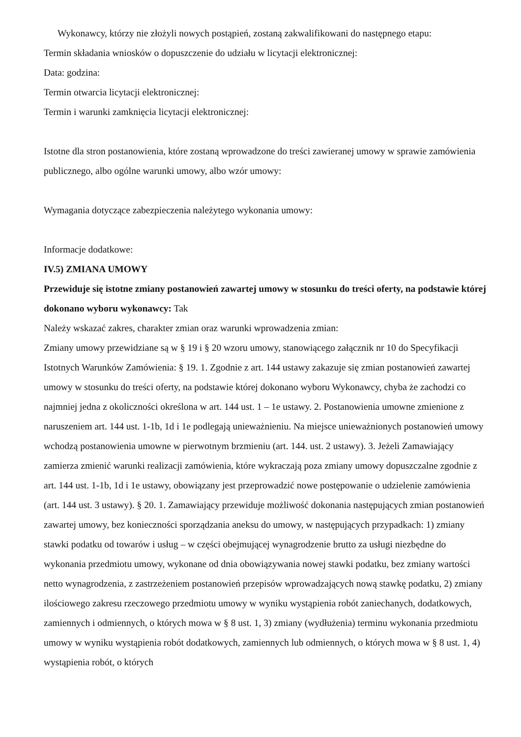Wykonawcy, którzy nie złożyli nowych postąpień, zostaną zakwalifikowani do następnego etapu:
Termin składania wniosków o dopuszczenie do udziału w licytacji elektronicznej:
Data: godzina:
Termin otwarcia licytacji elektronicznej:
Termin i warunki zamknięcia licytacji elektronicznej:
Istotne dla stron postanowienia, które zostaną wprowadzone do treści zawieranej umowy w sprawie zamówienia publicznego, albo ogólne warunki umowy, albo wzór umowy:
Wymagania dotyczące zabezpieczenia należytego wykonania umowy:
Informacje dodatkowe:
IV.5) ZMIANA UMOWY
Przewiduje się istotne zmiany postanowień zawartej umowy w stosunku do treści oferty, na podstawie której dokonano wyboru wykonawcy: Tak
Należy wskazać zakres, charakter zmian oraz warunki wprowadzenia zmian:
Zmiany umowy przewidziane są w § 19 i § 20 wzoru umowy, stanowiącego załącznik nr 10 do Specyfikacji Istotnych Warunków Zamówienia: § 19. 1. Zgodnie z art. 144 ustawy zakazuje się zmian postanowień zawartej umowy w stosunku do treści oferty, na podstawie której dokonano wyboru Wykonawcy, chyba że zachodzi co najmniej jedna z okoliczności określona w art. 144 ust. 1 – 1e ustawy. 2. Postanowienia umowne zmienione z naruszeniem art. 144 ust. 1-1b, 1d i 1e podlegają unieważnieniu. Na miejsce unieważnionych postanowień umowy wchodzą postanowienia umowne w pierwotnym brzmieniu (art. 144. ust. 2 ustawy). 3. Jeżeli Zamawiający zamierza zmienić warunki realizacji zamówienia, które wykraczają poza zmiany umowy dopuszczalne zgodnie z art. 144 ust. 1-1b, 1d i 1e ustawy, obowiązany jest przeprowadzić nowe postępowanie o udzielenie zamówienia (art. 144 ust. 3 ustawy). § 20. 1. Zamawiający przewiduje możliwość dokonania następujących zmian postanowień zawartej umowy, bez konieczności sporządzania aneksu do umowy, w następujących przypadkach: 1) zmiany stawki podatku od towarów i usług – w części obejmującej wynagrodzenie brutto za usługi niezbędne do wykonania przedmiotu umowy, wykonane od dnia obowiązywania nowej stawki podatku, bez zmiany wartości netto wynagrodzenia, z zastrzeżeniem postanowień przepisów wprowadzających nową stawkę podatku, 2) zmiany ilościowego zakresu rzeczowego przedmiotu umowy w wyniku wystąpienia robót zaniechanych, dodatkowych, zamiennych i odmiennych, o których mowa w § 8 ust. 1, 3) zmiany (wydłużenia) terminu wykonania przedmiotu umowy w wyniku wystąpienia robót dodatkowych, zamiennych lub odmiennych, o których mowa w § 8 ust. 1, 4) wystąpienia robót, o których